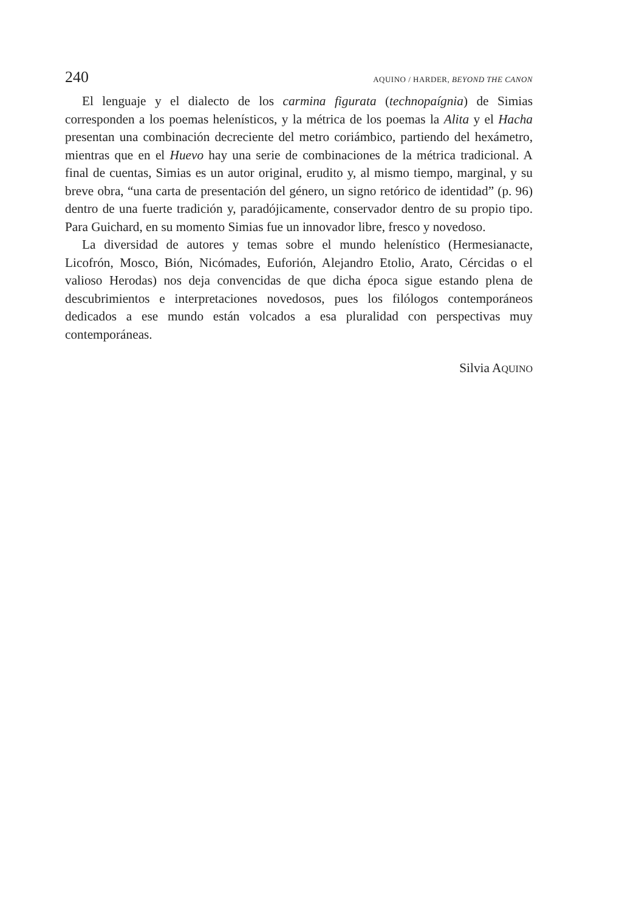240 AQUINO / HARDER, BEYOND THE CANON
El lenguaje y el dialecto de los carmina figurata (technopaígnia) de Simias corresponden a los poemas helenísticos, y la métrica de los poemas la Alita y el Hacha presentan una combinación decreciente del metro coriámbico, partiendo del hexámetro, mientras que en el Huevo hay una serie de combinaciones de la métrica tradicional. A final de cuentas, Simias es un autor original, erudito y, al mismo tiempo, marginal, y su breve obra, “una carta de presentación del género, un signo retórico de identidad” (p. 96) dentro de una fuerte tradición y, paradójicamente, conservador dentro de su propio tipo. Para Guichard, en su momento Simias fue un innovador libre, fresco y novedoso.
La diversidad de autores y temas sobre el mundo helenístico (Hermesianacte, Licofrón, Mosco, Bión, Nicómades, Euforión, Alejandro Etolio, Arato, Cércidas o el valioso Herodas) nos deja convencidas de que dicha época sigue estando plena de descubrimientos e interpretaciones novedosos, pues los filólogos contemporáneos dedicados a ese mundo están volcados a esa pluralidad con perspectivas muy contemporáneas.
Silvia AQUINO